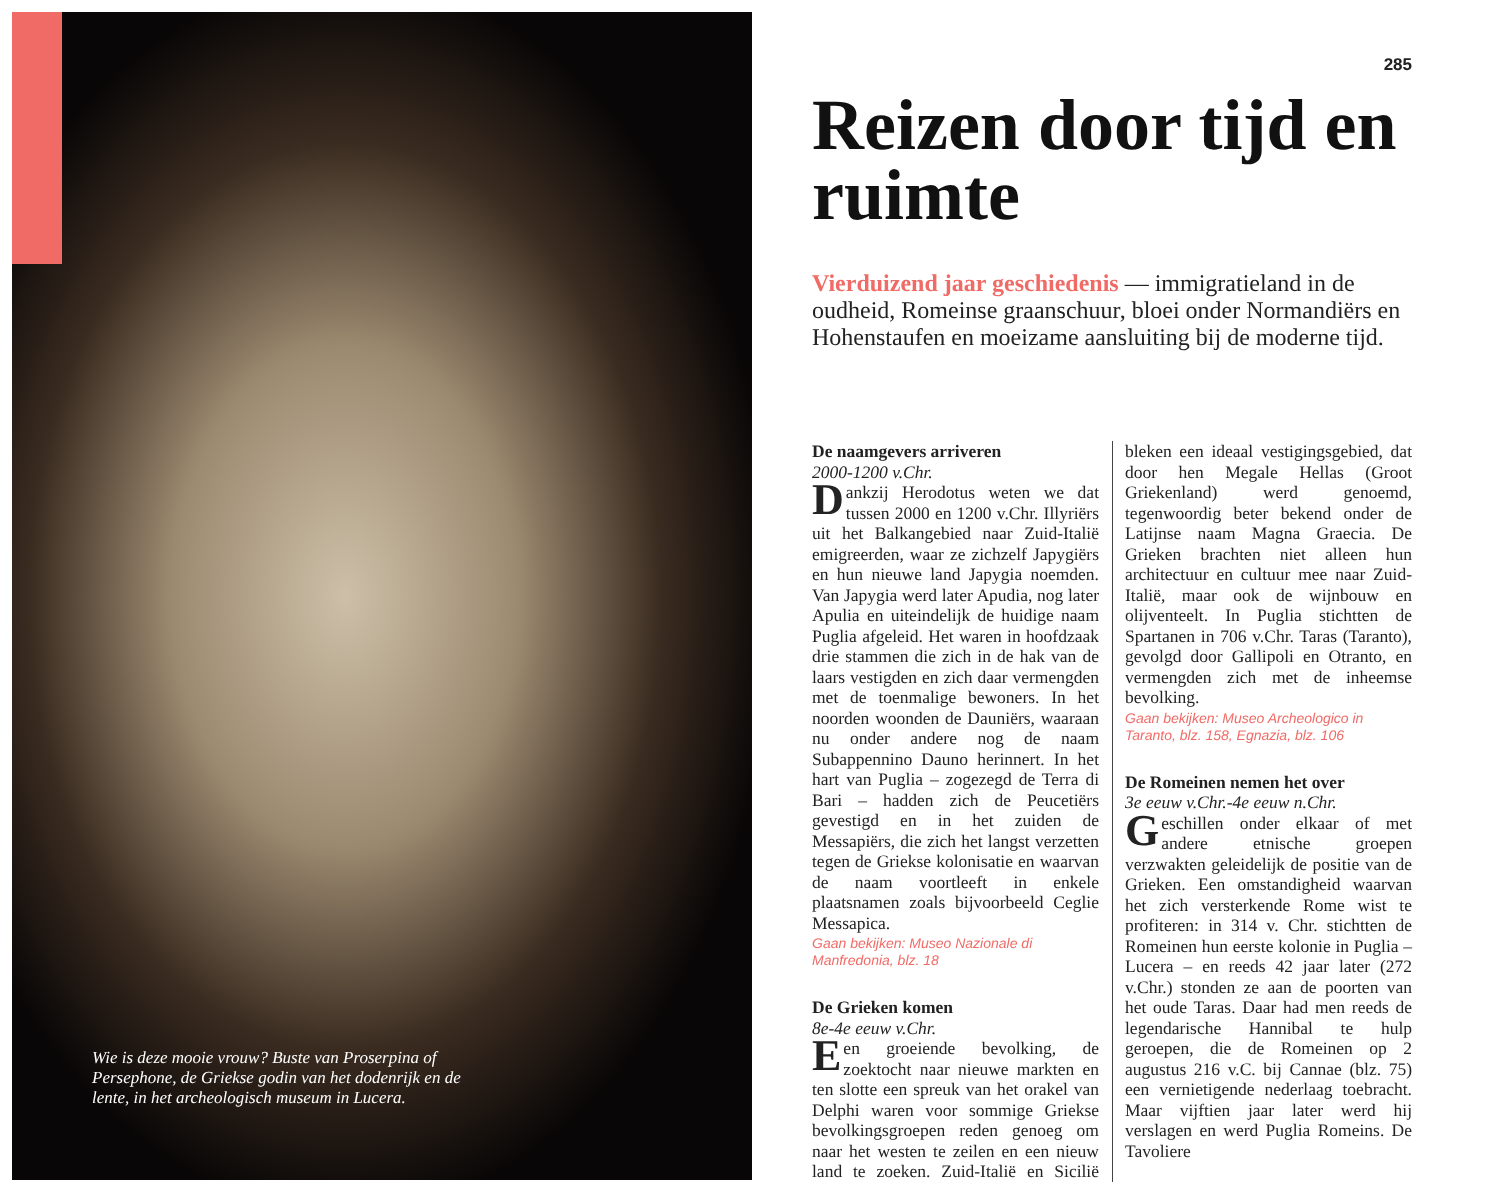Wie is deze mooie vrouw? Buste van Proserpina of Persephone, de Griekse godin van het dodenrijk en de lente, in het archeologisch museum in Lucera.
285
Reizen door tijd en ruimte
Vierduizend jaar geschiedenis — immigratieland in de oudheid, Romeinse graanschuur, bloei onder Normandiërs en Hohenstaufen en moeizame aansluiting bij de moderne tijd.
De naamgevers arriveren
2000-1200 v.Chr.
Dankzij Herodotus weten we dat tussen 2000 en 1200 v.Chr. Illyriërs uit het Balkangebied naar Zuid-Italië emigreerden, waar ze zichzelf Japygiërs en hun nieuwe land Japygia noemden. Van Japygia werd later Apudia, nog later Apulia en uiteindelijk de huidige naam Puglia afgeleid. Het waren in hoofdzaak drie stammen die zich in de hak van de laars vestigden en zich daar vermengden met de toenmalige bewoners. In het noorden woonden de Dauniërs, waaraan nu onder andere nog de naam Subappennino Dauno herinnert. In het hart van Puglia – zogezegd de Terra di Bari – hadden zich de Peucetiërs gevestigd en in het zuiden de Messapiërs, die zich het langst verzetten tegen de Griekse kolonisatie en waarvan de naam voortleeft in enkele plaatsnamen zoals bijvoorbeeld Ceglie Messapica.
Gaan bekijken: Museo Nazionale di Manfredonia, blz. 18
De Grieken komen
8e-4e eeuw v.Chr.
Een groeiende bevolking, de zoektocht naar nieuwe markten en ten slotte een spreuk van het orakel van Delphi waren voor sommige Griekse bevolkingsgroepen reden genoeg om naar het westen te zeilen en een nieuw land te zoeken. Zuid-Italië en Sicilië bleken een ideaal vestigingsgebied, dat door hen Megale Hellas (Groot Griekenland) werd genoemd, tegenwoordig beter bekend onder de Latijnse naam Magna Graecia. De Grieken brachten niet alleen hun architectuur en cultuur mee naar Zuid-Italië, maar ook de wijnbouw en olijventeelt. In Puglia stichtten de Spartanen in 706 v.Chr. Taras (Taranto), gevolgd door Gallipoli en Otranto, en vermengden zich met de inheemse bevolking.
Gaan bekijken: Museo Archeologico in Taranto, blz. 158, Egnazia, blz. 106
De Romeinen nemen het over
3e eeuw v.Chr.-4e eeuw n.Chr.
Geschillen onder elkaar of met andere etnische groepen verzwakten geleidelijk de positie van de Grieken. Een omstandigheid waarvan het zich versterkende Rome wist te profiteren: in 314 v. Chr. stichtten de Romeinen hun eerste kolonie in Puglia – Lucera – en reeds 42 jaar later (272 v.Chr.) stonden ze aan de poorten van het oude Taras. Daar had men reeds de legendarische Hannibal te hulp geroepen, die de Romeinen op 2 augustus 216 v.C. bij Cannae (blz. 75) een vernietigende nederlaag toebracht. Maar vijftien jaar later werd hij verslagen en werd Puglia Romeins. De Tavoliere